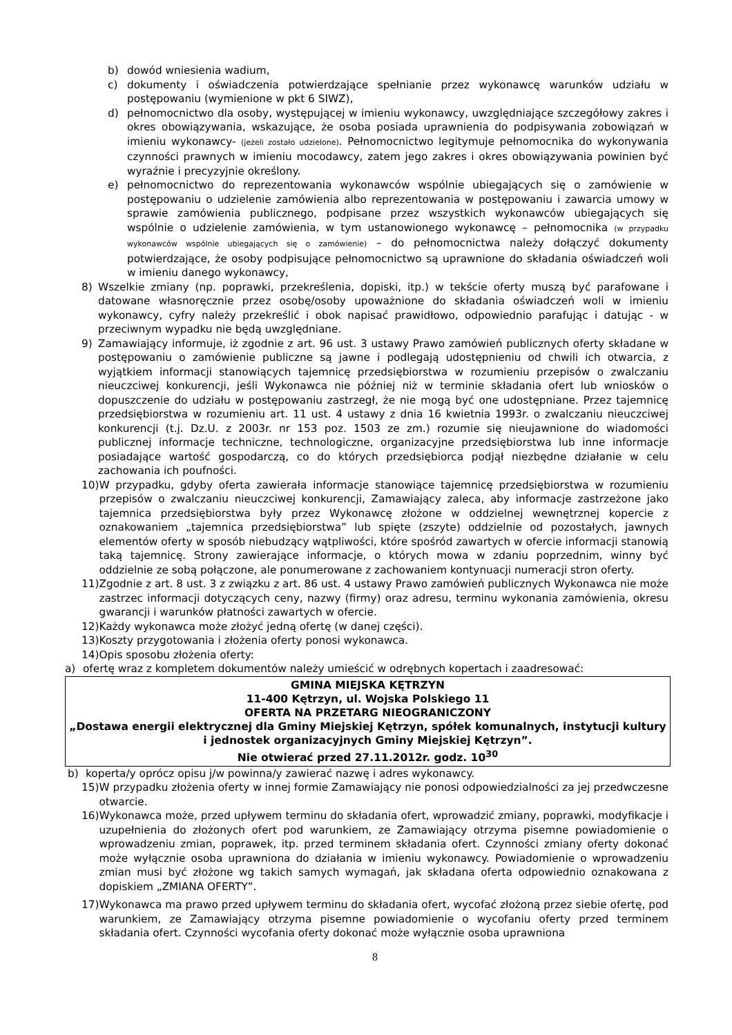b) dowód wniesienia wadium,
c) dokumenty i oświadczenia potwierdzające spełnianie przez wykonawcę warunków udziału w postępowaniu (wymienione w pkt 6 SIWZ),
d) pełnomocnictwo dla osoby, występującej w imieniu wykonawcy, uwzględniające szczegółowy zakres i okres obowiązywania, wskazujące, że osoba posiada uprawnienia do podpisywania zobowiązań w imieniu wykonawcy- (jeżeli zostało udzielone). Pełnomocnictwo legitymuje pełnomocnika do wykonywania czynności prawnych w imieniu mocodawcy, zatem jego zakres i okres obowiązywania powinien być wyraźnie i precyzyjnie określony.
e) pełnomocnictwo do reprezentowania wykonawców wspólnie ubiegających się o zamówienie w postępowaniu o udzielenie zamówienia albo reprezentowania w postępowaniu i zawarcia umowy w sprawie zamówienia publicznego, podpisane przez wszystkich wykonawców ubiegających się wspólnie o udzielenie zamówienia, w tym ustanowionego wykonawcę – pełnomocnika (w przypadku wykonawców wspólnie ubiegających się o zamówienie) – do pełnomocnictwa należy dołączyć dokumenty potwierdzające, że osoby podpisujące pełnomocnictwo są uprawnione do składania oświadczeń woli w imieniu danego wykonawcy,
8) Wszelkie zmiany (np. poprawki, przekreślenia, dopiski, itp.) w tekście oferty muszą być parafowane i datowane własnoręcznie przez osobę/osoby upoważnione do składania oświadczeń woli w imieniu wykonawcy, cyfry należy przekreślić i obok napisać prawidłowo, odpowiednio parafując i datując - w przeciwnym wypadku nie będą uwzględniane.
9) Zamawiający informuje, iż zgodnie z art. 96 ust. 3 ustawy Prawo zamówień publicznych oferty składane w postępowaniu o zamówienie publiczne są jawne i podlegają udostępnieniu od chwili ich otwarcia, z wyjątkiem informacji stanowiących tajemnicę przedsiębiorstwa w rozumieniu przepisów o zwalczaniu nieuczciwej konkurencji, jeśli Wykonawca nie później niż w terminie składania ofert lub wniosków o dopuszczenie do udziału w postępowaniu zastrzegł, że nie mogą być one udostępniane. Przez tajemnicę przedsiębiorstwa w rozumieniu art. 11 ust. 4 ustawy z dnia 16 kwietnia 1993r. o zwalczaniu nieuczciwej konkurencji (t.j. Dz.U. z 2003r. nr 153 poz. 1503 ze zm.) rozumie się nieujawnione do wiadomości publicznej informacje techniczne, technologiczne, organizacyjne przedsiębiorstwa lub inne informacje posiadające wartość gospodarczą, co do których przedsiębiorca podjął niezbędne działanie w celu zachowania ich poufności.
10) W przypadku, gdyby oferta zawierała informacje stanowiące tajemnicę przedsiębiorstwa w rozumieniu przepisów o zwalczaniu nieuczciwej konkurencji, Zamawiający zaleca, aby informacje zastrzeżone jako tajemnica przedsiębiorstwa były przez Wykonawcę złożone w oddzielnej wewnętrznej kopercie z oznakowaniem „tajemnica przedsiębiorstwa” lub spięte (zszyte) oddzielnie od pozostałych, jawnych elementów oferty w sposób niebudzący wątpliwości, które spośród zawartych w ofercie informacji stanowią taką tajemnicę. Strony zawierające informacje, o których mowa w zdaniu poprzednim, winny być oddzielnie ze sobą połączone, ale ponumerowane z zachowaniem kontynuacji numeracji stron oferty.
11) Zgodnie z art. 8 ust. 3 z związku z art. 86 ust. 4 ustawy Prawo zamówień publicznych Wykonawca nie może zastrzec informacji dotyczących ceny, nazwy (firmy) oraz adresu, terminu wykonania zamówienia, okresu gwarancji i warunków płatności zawartych w ofercie.
12) Każdy wykonawca może złożyć jedną ofertę (w danej części).
13) Koszty przygotowania i złożenia oferty ponosi wykonawca.
14) Opis sposobu złożenia oferty:
a) ofertę wraz z kompletem dokumentów należy umieścić w odrębnych kopertach i zaadresować:
GMINA MIEJSKA KĘTRZYN
11-400 Kętrzyn, ul. Wojska Polskiego 11
OFERTA NA PRZETARG NIEOGRANICZONY
„Dostawa energii elektrycznej dla Gminy Miejskiej Kętrzyn, spółek komunalnych, instytucji kultury i jednostek organizacyjnych Gminy Miejskiej Kętrzyn”.
Nie otwierać przed 27.11.2012r. godz. 10<sup>30</sup>
b) koperta/y oprócz opisu j/w powinna/y zawierać nazwę i adres wykonawcy.
15) W przypadku złożenia oferty w innej formie Zamawiający nie ponosi odpowiedzialności za jej przedwczesne otwarcie.
16) Wykonawca może, przed upływem terminu do składania ofert, wprowadzić zmiany, poprawki, modyfikacje i uzupełnienia do złożonych ofert pod warunkiem, ze Zamawiający otrzyma pisemne powiadomienie o wprowadzeniu zmian, poprawek, itp. przed terminem składania ofert. Czynności zmiany oferty dokonać może wyłącznie osoba uprawniona do działania w imieniu wykonawcy. Powiadomienie o wprowadzeniu zmian musi być złożone wg takich samych wymagań, jak składana oferta odpowiednio oznakowana z dopiskiem „ZMIANA OFERTY”.
17) Wykonawca ma prawo przed upływem terminu do składania ofert, wycofać złożoną przez siebie ofertę, pod warunkiem, ze Zamawiający otrzyma pisemne powiadomienie o wycofaniu oferty przed terminem składania ofert. Czynności wycofania oferty dokonać może wyłącznie osoba uprawniona
8